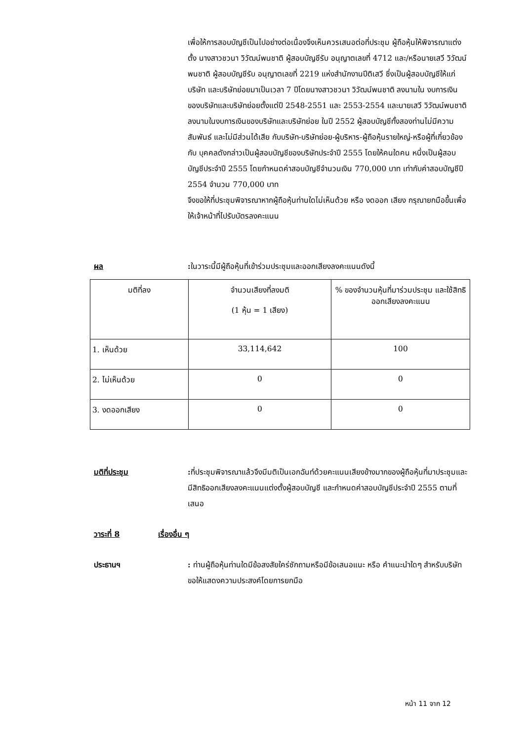เพื่อให้การสอบบัญชีเป็นไปอย่างต่อเนื่องจึงเห็นควรเสนอต่อที่ประชุม ผู้ถือหุ้นให้พิจารณาแต่งตั้ง นางสาวชวนา วิวัฒน์พนชาติ ผู้สอบบัญชีรับ อนุญาตเลขที่ 4712 และ/หรือนายเสวี วิวัฒน์พนชาติ ผู้สอบบัญชีรับ อนุญาตเลขที่ 2219 แห่งสำนักงานปีติเสวี ซึ่งเป็นผู้สอบบัญชีให้แก่บริษัท และบริษัทย่อยมาเป็นเวลา 7 ปีโดยนางสาวชวนา วิวัฒน์พนชาติ ลงนามใน งบการเงินของบริษัทและบริษัทย่อยตั้งแต่ปี 2548-2551 และ 2553-2554 และนายเสวี วิวัฒน์พนชาติ ลงนามในงบการเงินของบริษัทและบริษัทย่อย ในปี 2552 ผู้สอบบัญชีทั้งสองท่านไม่มีความสัมพันธ์ และไม่มีส่วนได้เสีย กับบริษัท-บริษัทย่อย-ผู้บริหาร-ผู้ถือหุ้นรายใหญ่-หรือผู้ที่เกี่ยวข้องกับ บุคคลดังกล่าวเป็นผู้สอบบัญชีของบริษัทประจำปี 2555 โดยให้คนใดคน หนึ่งเป็นผู้สอบบัญชีประจำปี 2555 โดยกำหนดค่าสอบบัญชีจำนวนเงิน 770,000 บาท เท่ากับค่าสอบบัญชีปี 2554 จำนวน 770,000 บาท
จึงขอให้ที่ประชุมพิจารณาหากผู้ถือหุ้นท่านใดไม่เห็นด้วย หรือ งดออก เสียง กรุณายกมือขึ้นเพื่อให้เจ้าหน้าที่ไปรับบัตรลงคะแนน
ผล : ในวาระนี้มีผู้ถือหุ้นที่เข้าร่วมประชุมและออกเสียงลงคะแนนดังนี้
| มติที่ลง | จำนวนเสียงที่ลงมติ (1 หุ้น = 1 เสียง) | % ของจำนวนหุ้นที่มาร่วมประชุม และใช้สิทธิออกเสียงลงคะแนน |
| 1. เห็นด้วย | 33,114,642 | 100 |
| 2. ไม่เห็นด้วย | 0 | 0 |
| 3. งดออกเสียง | 0 | 0 |
มติที่ประชุม : ที่ประชุมพิจารณาแล้วจึงมีมติเป็นเอกฉันท์ด้วยคะแนนเสียงข้างมากของผู้ถือหุ้นที่มาประชุมและมีสิทธิออกเสียงลงคะแนนแต่งตั้งผู้สอบบัญชี และกำหนดค่าสอบบัญชีประจำปี 2555 ตามที่เสนอ
วาระที่ 8 เรื่องอื่น ๆ
ประธานฯ : ท่านผู้ถือหุ้นท่านใดมีข้อสงสัยใคร่ซักถามหรือมีข้อเสนอแนะ หรือ คำแนะนำใดๆ สำหรับบริษัท ขอให้แสดงความประสงค์โดยการยกมือ
หน้า 11 จาก 12